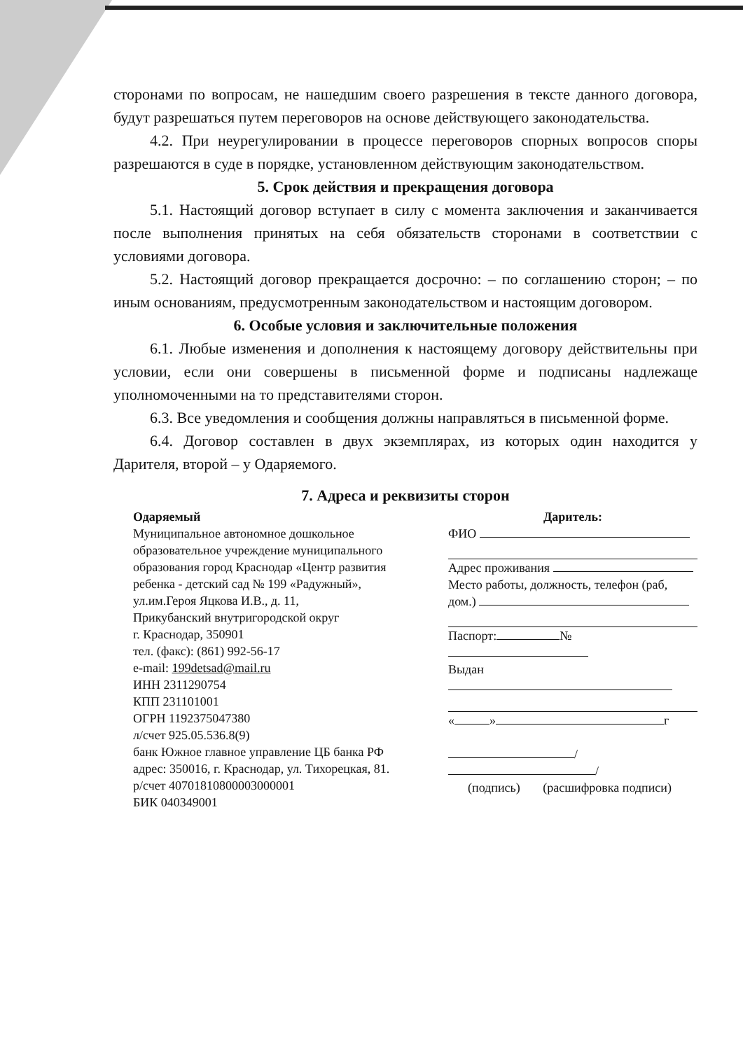сторонами по вопросам, не нашедшим своего разрешения в тексте данного договора, будут разрешаться путем переговоров на основе действующего законодательства.
4.2. При неурегулировании в процессе переговоров спорных вопросов споры разрешаются в суде в порядке, установленном действующим законодательством.
5. Срок действия и прекращения договора
5.1. Настоящий договор вступает в силу с момента заключения и заканчивается после выполнения принятых на себя обязательств сторонами в соответствии с условиями договора.
5.2. Настоящий договор прекращается досрочно: – по соглашению сторон; – по иным основаниям, предусмотренным законодательством и настоящим договором.
6. Особые условия и заключительные положения
6.1. Любые изменения и дополнения к настоящему договору действительны при условии, если они совершены в письменной форме и подписаны надлежаще уполномоченными на то представителями сторон.
6.3. Все уведомления и сообщения должны направляться в письменной форме.
6.4. Договор составлен в двух экземплярах, из которых один находится у Дарителя, второй – у Одаряемого.
7. Адреса и реквизиты сторон
Одаряемый
Муниципальное автономное дошкольное образовательное учреждение муниципального образования город Краснодар «Центр развития ребенка - детский сад № 199 «Радужный»,
ул.им.Героя Яцкова И.В., д. 11,
Прикубанский внутригородской округ
г. Краснодар, 350901
тел. (факс): (861) 992-56-17
e-mail: 199detsad@mail.ru
ИНН 2311290754
КПП 231101001
ОГРН 1192375047380
л/счет 925.05.536.8(9)
банк Южное главное управление ЦБ банка РФ
адрес: 350016, г. Краснодар, ул. Тихорецкая, 81.
р/счет 40701810800003000001
БИК 040349001
Даритель:
ФИО
Адрес проживания
Место работы, должность, телефон (раб, дом.)
Паспорт: №
Выдан
« » г
/ /
(подпись) (расшифровка подписи)